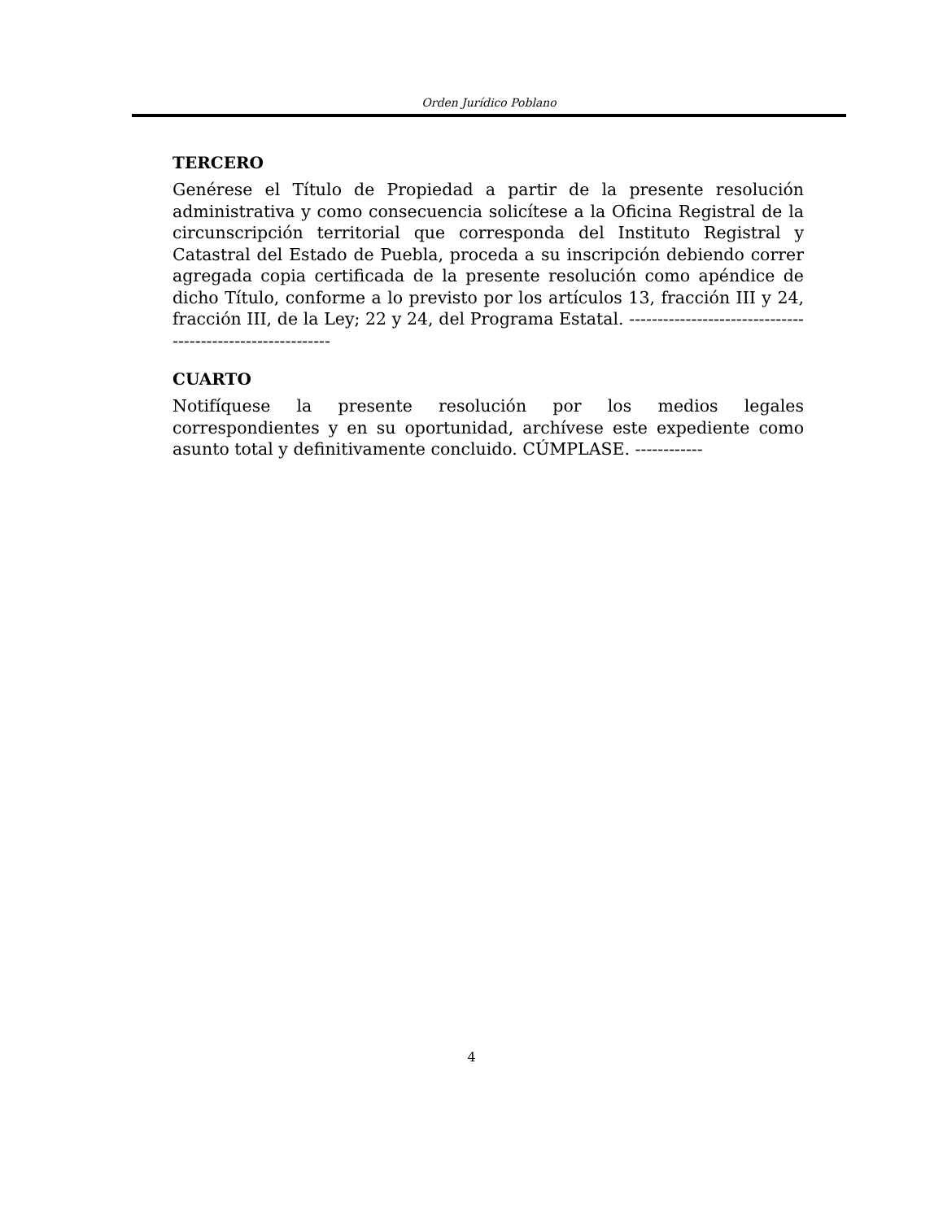Orden Jurídico Poblano
TERCERO
Genérese el Título de Propiedad a partir de la presente resolución administrativa y como consecuencia solicítese a la Oficina Registral de la circunscripción territorial que corresponda del Instituto Registral y Catastral del Estado de Puebla, proceda a su inscripción debiendo correr agregada copia certificada de la presente resolución como apéndice de dicho Título, conforme a lo previsto por los artículos 13, fracción III y 24, fracción III, de la Ley; 22 y 24, del Programa Estatal. -----------------------------------------------------------
CUARTO
Notifíquese la presente resolución por los medios legales correspondientes y en su oportunidad, archívese este expediente como asunto total y definitivamente concluido. CÚMPLASE. ------------
4